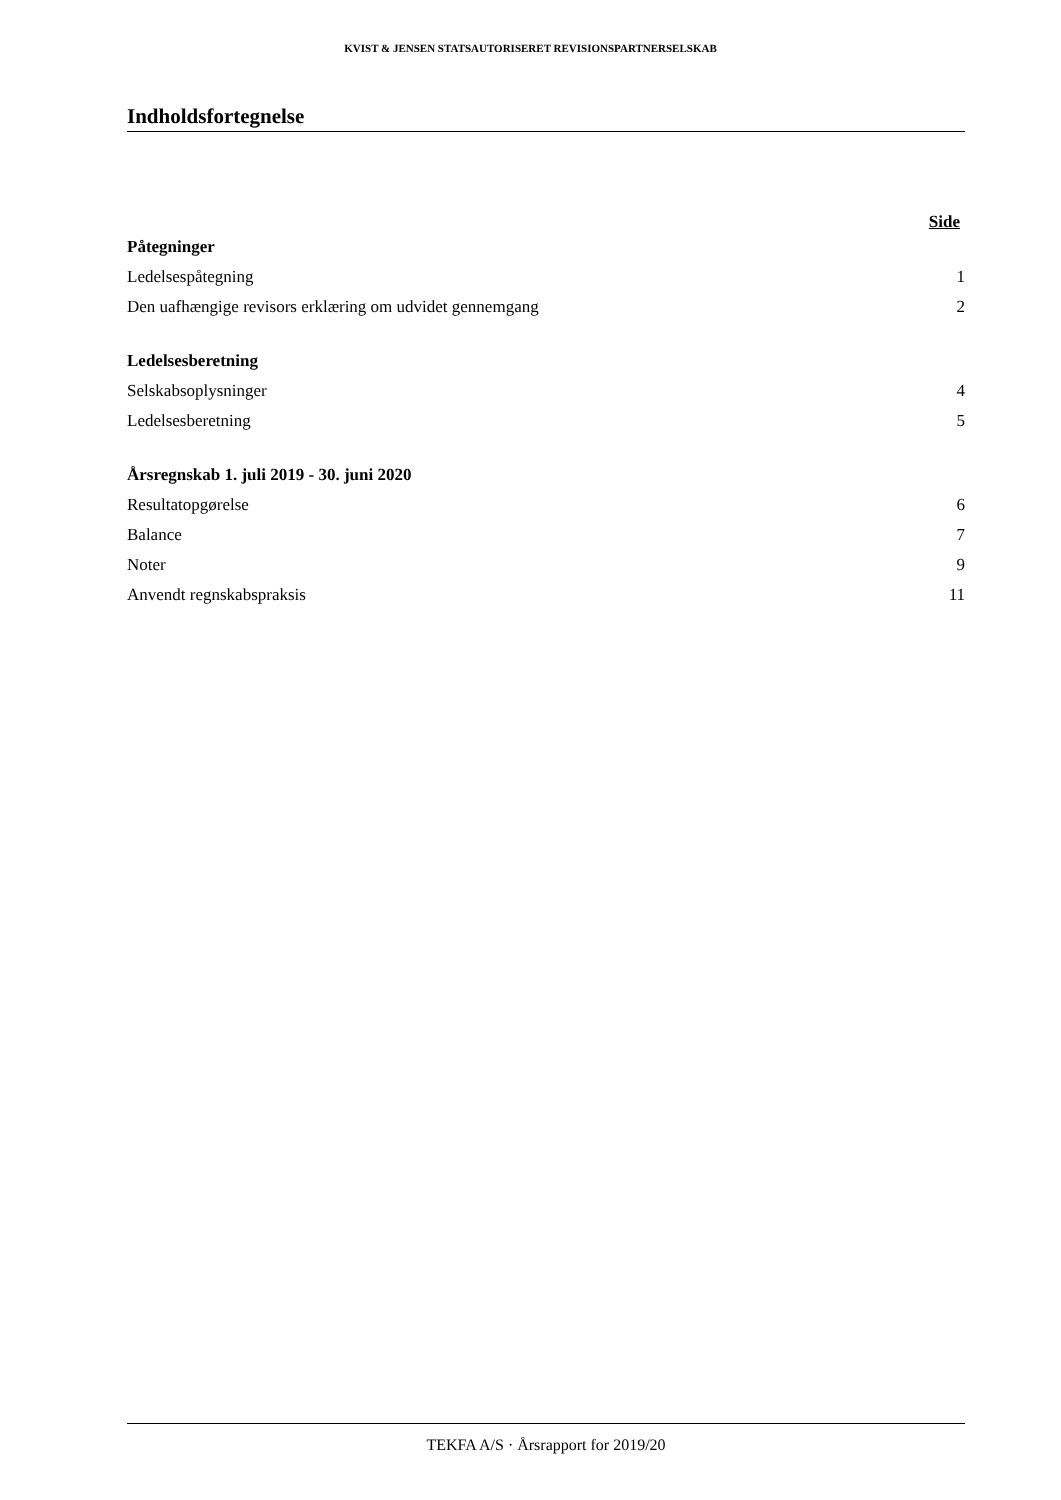KVIST & JENSEN STATSAUTORISERET REVISIONSPARTNERSELSKAB
Indholdsfortegnelse
Side
| Påtegninger | |
| Ledelsespåtegning | 1 |
| Den uafhængige revisors erklæring om udvidet gennemgang | 2 |
| Ledelsesberetning | |
| Selskabsoplysninger | 4 |
| Ledelsesberetning | 5 |
| Årsregnskab 1. juli 2019 - 30. juni 2020 | |
| Resultatopgørelse | 6 |
| Balance | 7 |
| Noter | 9 |
| Anvendt regnskabspraksis | 11 |
TEKFA A/S · Årsrapport for 2019/20